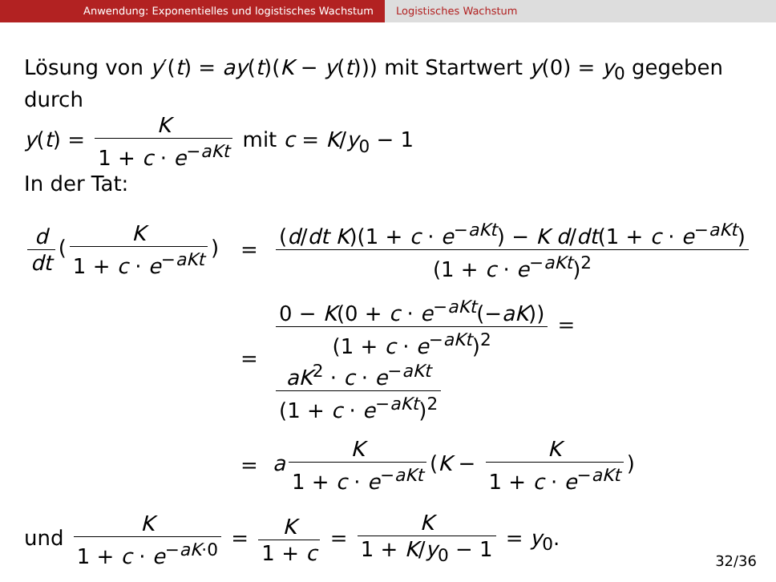Anwendung: Exponentielles und logistisches Wachstum Logistisches Wachstum
Lösung von y′(t) = ay(t)(K − y(t))) mit Startwert y(0) = y<sub>0</sub> gegeben durch
y(t) = K 1 + c · e<sup>−aKt</sup> mit c = K/y<sub>0</sub> − 1
In der Tat:
d dt (K 1 + c · e<sup>−aKt</sup>)
=
(d/dt K)(1 + c · e<sup>−aKt</sup>) − K d/dt(1 + c · e<sup>−aKt</sup>) (1 + c · e<sup>−aKt</sup>)<sup>2</sup>
=
0 − K(0 + c · e<sup>−aKt</sup>(−aK)) (1 + c · e<sup>−aKt</sup>)<sup>2</sup> = aK<sup>2</sup> · c · e<sup>−aKt</sup> (1 + c · e<sup>−aKt</sup>)<sup>2</sup>
=
a K 1 + c · e<sup>−aKt</sup> (K − K 1 + c · e<sup>−aKt</sup>)
und K 1 + c · e<sup>−aK·0</sup> = K 1 + c = K 1 + K/y<sub>0</sub> − 1 = y<sub>0</sub>.
32/36